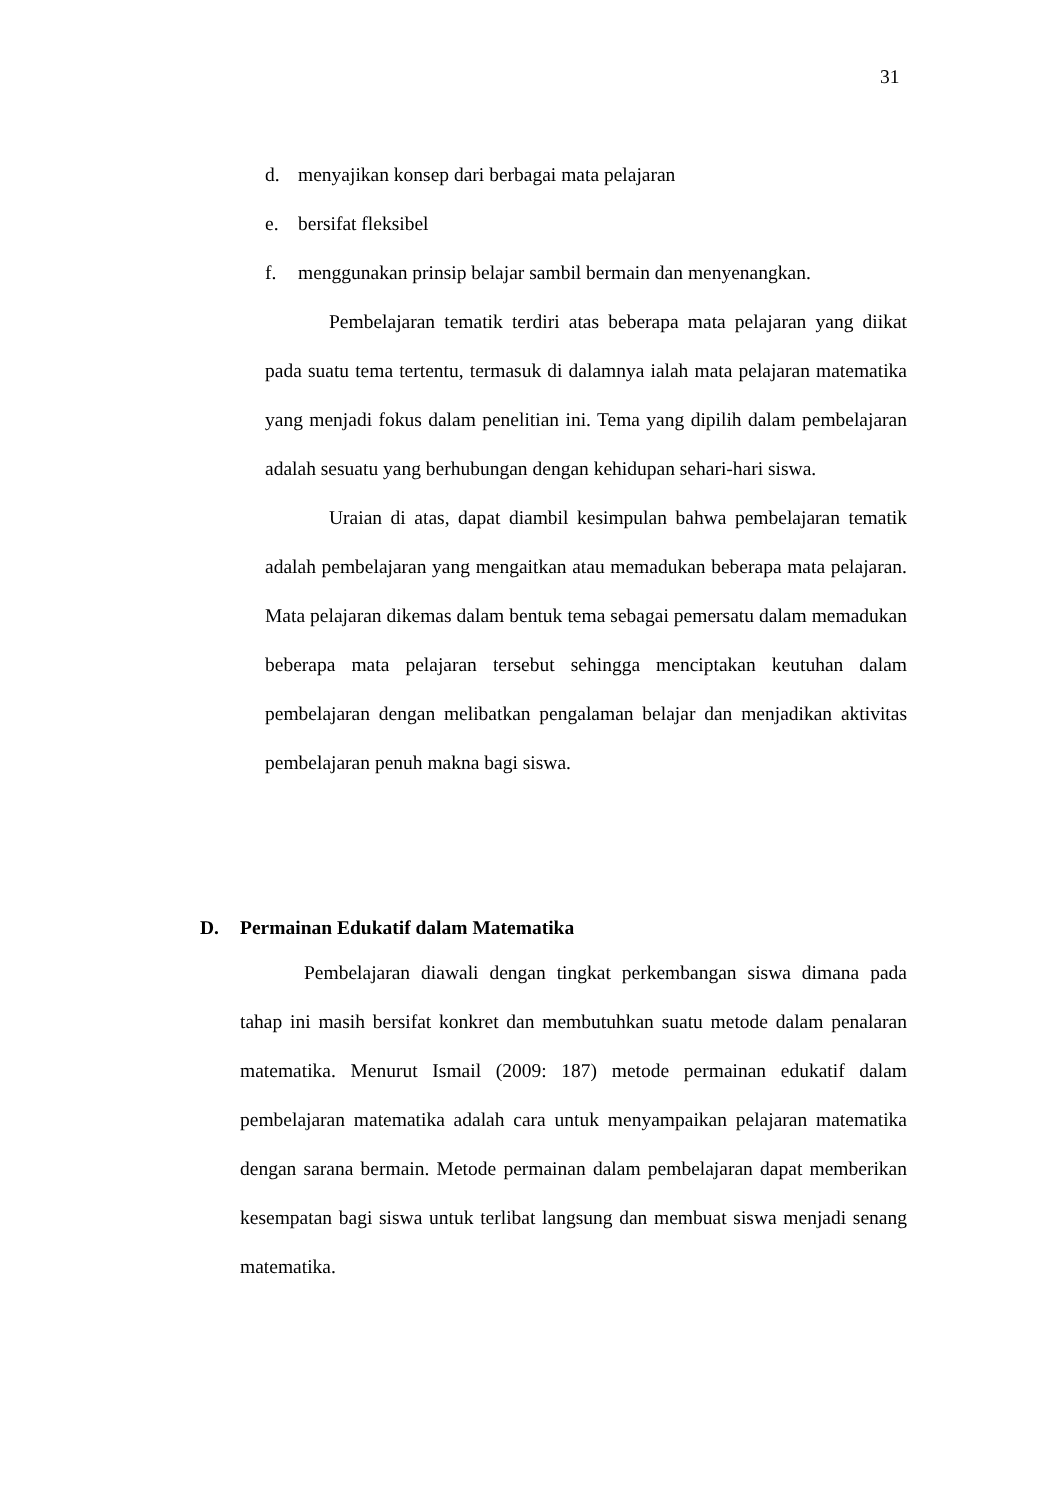31
d. menyajikan konsep dari berbagai mata pelajaran
e. bersifat fleksibel
f. menggunakan prinsip belajar sambil bermain dan menyenangkan.
Pembelajaran tematik terdiri atas beberapa mata pelajaran yang diikat pada suatu tema tertentu, termasuk di dalamnya ialah mata pelajaran matematika yang menjadi fokus dalam penelitian ini. Tema yang dipilih dalam pembelajaran adalah sesuatu yang berhubungan dengan kehidupan sehari-hari siswa.
Uraian di atas, dapat diambil kesimpulan bahwa pembelajaran tematik adalah pembelajaran yang mengaitkan atau memadukan beberapa mata pelajaran. Mata pelajaran dikemas dalam bentuk tema sebagai pemersatu dalam memadukan beberapa mata pelajaran tersebut sehingga menciptakan keutuhan dalam pembelajaran dengan melibatkan pengalaman belajar dan menjadikan aktivitas pembelajaran penuh makna bagi siswa.
D. Permainan Edukatif dalam Matematika
Pembelajaran diawali dengan tingkat perkembangan siswa dimana pada tahap ini masih bersifat konkret dan membutuhkan suatu metode dalam penalaran matematika. Menurut Ismail (2009: 187) metode permainan edukatif dalam pembelajaran matematika adalah cara untuk menyampaikan pelajaran matematika dengan sarana bermain. Metode permainan dalam pembelajaran dapat memberikan kesempatan bagi siswa untuk terlibat langsung dan membuat siswa menjadi senang matematika.